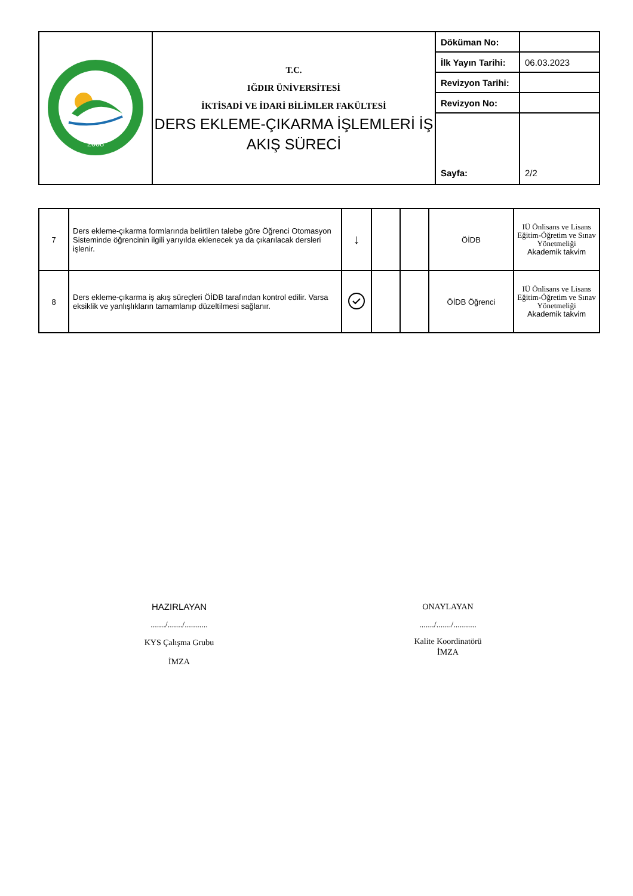| 2008 | T.C. IĞDIR ÜNİVERSİTESİ İKTİSADİ VE İDARİ BİLİMLER FAKÜLTESİ DERS EKLEME-ÇIKARMA İŞLEMLERİ İŞ AKIŞ SÜRECİ | Döküman No: | |
| | | İlk Yayın Tarihi: | 06.03.2023 |
| | | Revizyon Tarihi: | |
| | | Revizyon No: | |
| | | Sayfa: | 2/2 |
| 7 | Ders ekleme-çıkarma formlarında belirtilen talebe göre Öğrenci Otomasyon Sisteminde öğrencinin ilgili yarıyılda eklenecek ya da çıkarılacak dersleri işlenir. | ↓ | | | ÖİDB | IÜ Önlisans ve Lisans Eğitim-Öğretim ve Sınav Yönetmeliği Akademik takvim |
| 8 | Ders ekleme-çıkarma iş akış süreçleri ÖİDB tarafından kontrol edilir. Varsa eksiklik ve yanlışlıkların tamamlanıp düzeltilmesi sağlanır. | | | | ÖİDB Öğrenci | IÜ Önlisans ve Lisans Eğitim-Öğretim ve Sınav Yönetmeliği Akademik takvim |
HAZIRLAYAN
......./......./...........
KYS Çalışma Grubu
İMZA
ONAYLAYAN
......./......./...........
Kalite Koordinatörü
İMZA